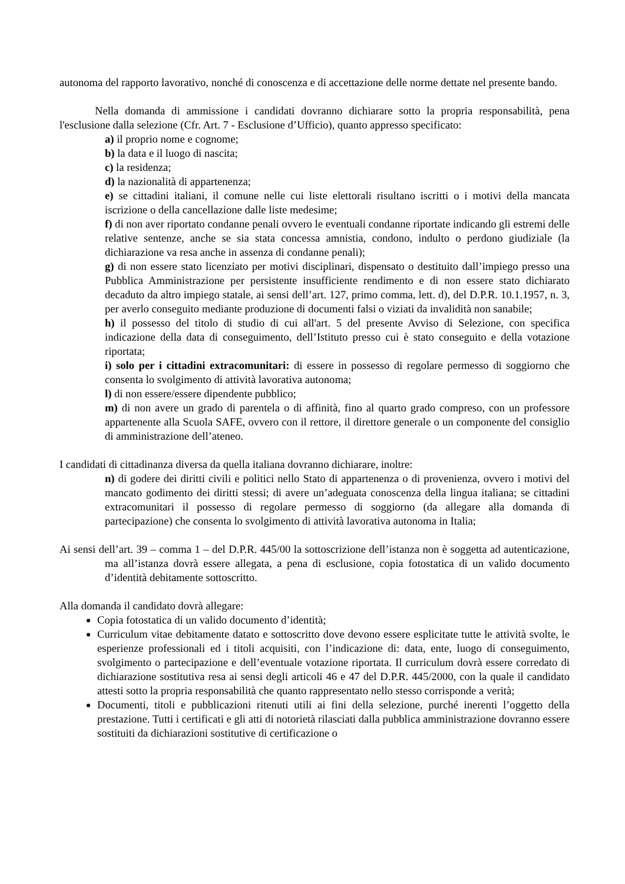autonoma del rapporto lavorativo, nonché di conoscenza e di accettazione delle norme dettate nel presente bando.
Nella domanda di ammissione i candidati dovranno dichiarare sotto la propria responsabilità, pena l'esclusione dalla selezione (Cfr. Art. 7 - Esclusione d’Ufficio), quanto appresso specificato:
a) il proprio nome e cognome;
b) la data e il luogo di nascita;
c) la residenza;
d) la nazionalità di appartenenza;
e) se cittadini italiani, il comune nelle cui liste elettorali risultano iscritti o i motivi della mancata iscrizione o della cancellazione dalle liste medesime;
f) di non aver riportato condanne penali ovvero le eventuali condanne riportate indicando gli estremi delle relative sentenze, anche se sia stata concessa amnistia, condono, indulto o perdono giudiziale (la dichiarazione va resa anche in assenza di condanne penali);
g) di non essere stato licenziato per motivi disciplinari, dispensato o destituito dall’impiego presso una Pubblica Amministrazione per persistente insufficiente rendimento e di non essere stato dichiarato decaduto da altro impiego statale, ai sensi dell’art. 127, primo comma, lett. d), del D.P.R. 10.1.1957, n. 3, per averlo conseguito mediante produzione di documenti falsi o viziati da invalidità non sanabile;
h) il possesso del titolo di studio di cui all'art. 5 del presente Avviso di Selezione, con specifica indicazione della data di conseguimento, dell’Istituto presso cui è stato conseguito e della votazione riportata;
i) solo per i cittadini extracomunitari: di essere in possesso di regolare permesso di soggiorno che consenta lo svolgimento di attività lavorativa autonoma;
l) di non essere/essere dipendente pubblico;
m) di non avere un grado di parentela o di affinità, fino al quarto grado compreso, con un professore appartenente alla Scuola SAFE, ovvero con il rettore, il direttore generale o un componente del consiglio di amministrazione dell’ateneo.
I candidati di cittadinanza diversa da quella italiana dovranno dichiarare, inoltre:
n) di godere dei diritti civili e politici nello Stato di appartenenza o di provenienza, ovvero i motivi del mancato godimento dei diritti stessi; di avere un’adeguata conoscenza della lingua italiana; se cittadini extracomunitari il possesso di regolare permesso di soggiorno (da allegare alla domanda di partecipazione) che consenta lo svolgimento di attività lavorativa autonoma in Italia;
Ai sensi dell’art. 39 – comma 1 – del D.P.R. 445/00 la sottoscrizione dell’istanza non è soggetta ad autenticazione, ma all’istanza dovrà essere allegata, a pena di esclusione, copia fotostatica di un valido documento d’identità debitamente sottoscritto.
Alla domanda il candidato dovrà allegare:
Copia fotostatica di un valido documento d’identità;
Curriculum vitae debitamente datato e sottoscritto dove devono essere esplicitate tutte le attività svolte, le esperienze professionali ed i titoli acquisiti, con l’indicazione di: data, ente, luogo di conseguimento, svolgimento o partecipazione e dell’eventuale votazione riportata. Il curriculum dovrà essere corredato di dichiarazione sostitutiva resa ai sensi degli articoli 46 e 47 del D.P.R. 445/2000, con la quale il candidato attesti sotto la propria responsabilità che quanto rappresentato nello stesso corrisponde a verità;
Documenti, titoli e pubblicazioni ritenuti utili ai fini della selezione, purché inerenti l’oggetto della prestazione. Tutti i certificati e gli atti di notorietà rilasciati dalla pubblica amministrazione dovranno essere sostituiti da dichiarazioni sostitutive di certificazione o